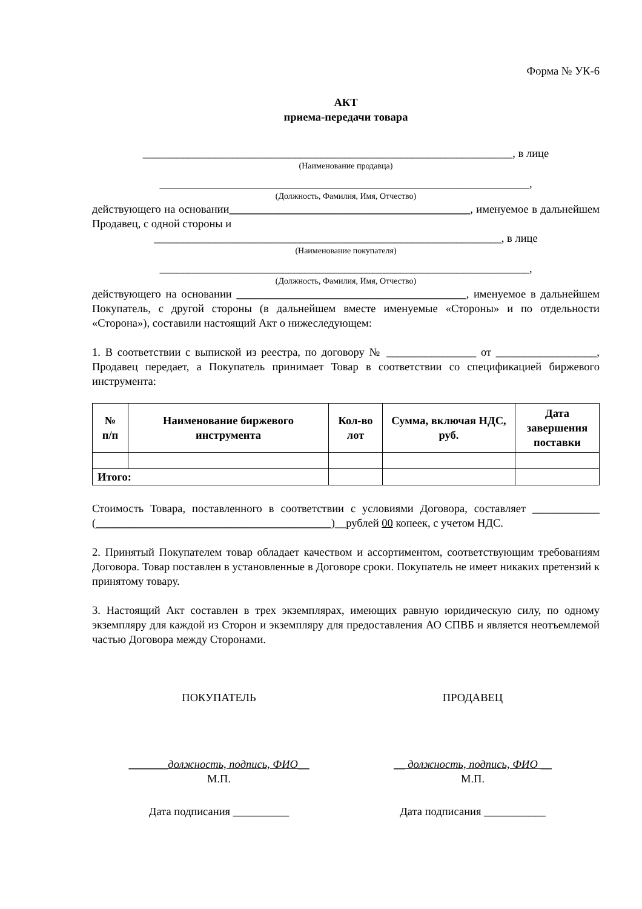Форма № УК-6
АКТ
приема-передачи товара
__________________________________________________________________, в лице
(Наименование продавца)
__________________________________________________________________,
(Должность, Фамилия, Имя, Отчество)
действующего на основании___________________________________________, именуемое в дальнейшем Продавец, с одной стороны и
______________________________________________________________, в лице
(Наименование покупателя)
__________________________________________________________________,
(Должность, Фамилия, Имя, Отчество)
действующего на основании _________________________________________, именуемое в дальнейшем Покупатель, с другой стороны (в дальнейшем вместе именуемые «Стороны» и по отдельности «Сторона»), составили настоящий Акт о нижеследующем:
1. В соответствии с выпиской из реестра, по договору № ________________ от __________________, Продавец передает, а Покупатель принимает Товар в соответствии со спецификацией биржевого инструмента:
| № п/п | Наименование биржевого инструмента | Кол-во лот | Сумма, включая НДС, руб. | Дата завершения поставки |
| --- | --- | --- | --- | --- |
| Итого: | | | | |
Стоимость Товара, поставленного в соответствии с условиями Договора, составляет ____________ (__________________________________________)__рублей 00 копеек, с учетом НДС.
2. Принятый Покупателем товар обладает качеством и ассортиментом, соответствующим требованиям Договора. Товар поставлен в установленные в Договоре сроки. Покупатель не имеет никаких претензий к принятому товару.
3. Настоящий Акт составлен в трех экземплярах, имеющих равную юридическую силу, по одному экземпляру для каждой из Сторон и экземпляру для предоставления АО СПВБ и является неотъемлемой частью Договора между Сторонами.
ПОКУПАТЕЛЬ ПРОДАВЕЦ
_______должность, подпись, ФИО__
М.П.
__ должность, подпись, ФИО __
М.П.
Дата подписания __________ Дата подписания ___________